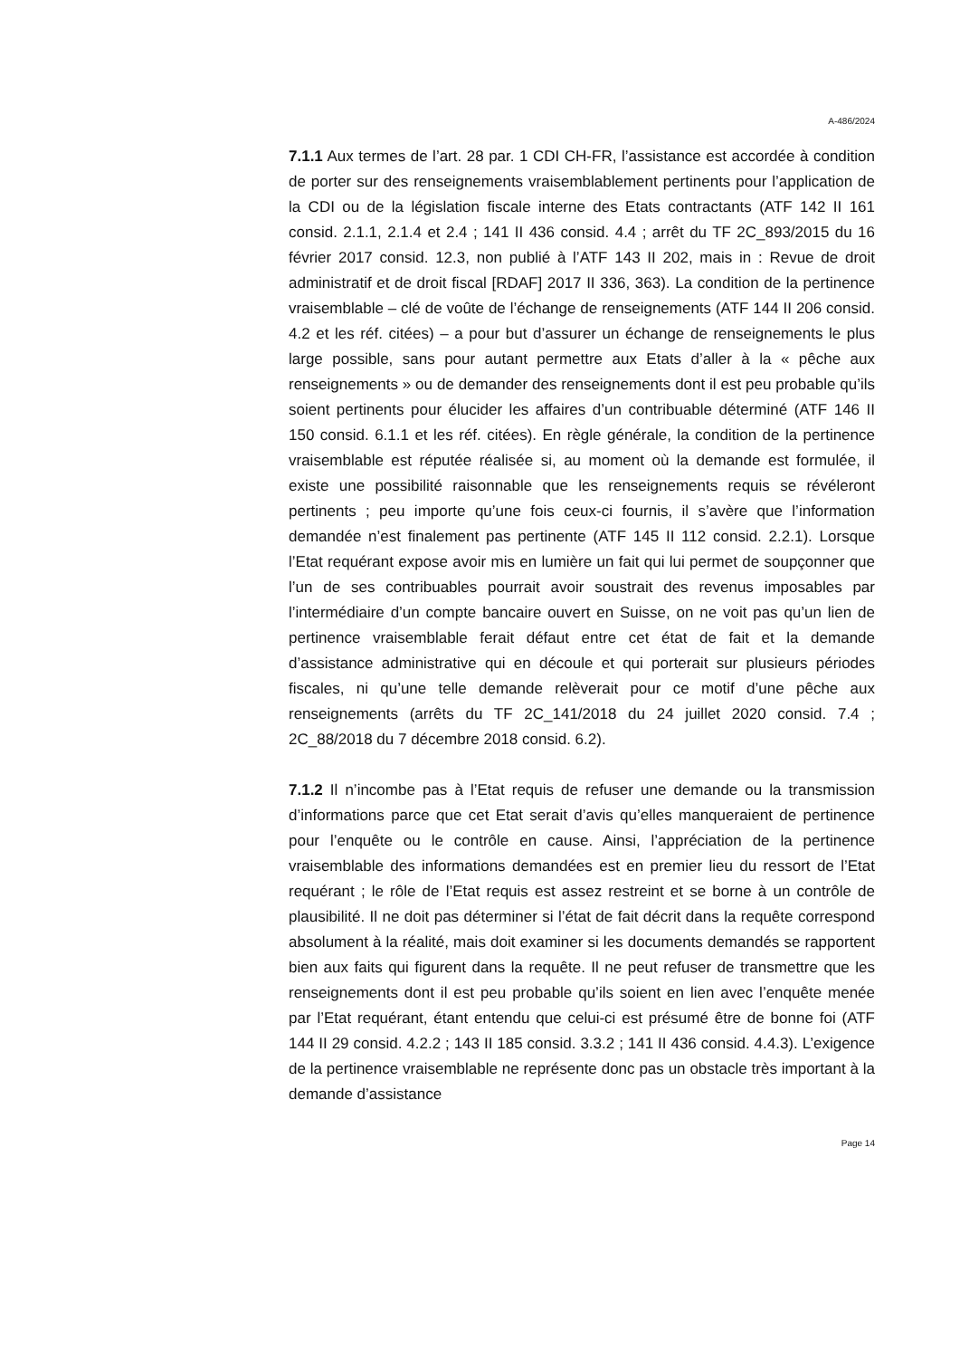A-486/2024
7.1.1 Aux termes de l’art. 28 par. 1 CDI CH-FR, l’assistance est accordée à condition de porter sur des renseignements vraisemblablement pertinents pour l’application de la CDI ou de la législation fiscale interne des Etats contractants (ATF 142 II 161 consid. 2.1.1, 2.1.4 et 2.4 ; 141 II 436 consid. 4.4 ; arrêt du TF 2C_893/2015 du 16 février 2017 consid. 12.3, non publié à l’ATF 143 II 202, mais in : Revue de droit administratif et de droit fiscal [RDAF] 2017 II 336, 363). La condition de la pertinence vraisemblable – clé de voûte de l’échange de renseignements (ATF 144 II 206 consid. 4.2 et les réf. citées) – a pour but d’assurer un échange de renseignements le plus large possible, sans pour autant permettre aux Etats d’aller à la « pêche aux renseignements » ou de demander des renseignements dont il est peu probable qu’ils soient pertinents pour élucider les affaires d’un contribuable déterminé (ATF 146 II 150 consid. 6.1.1 et les réf. citées). En règle générale, la condition de la pertinence vraisemblable est réputée réalisée si, au moment où la demande est formulée, il existe une possibilité raisonnable que les renseignements requis se révéleront pertinents ; peu importe qu’une fois ceux-ci fournis, il s’avère que l’information demandée n’est finalement pas pertinente (ATF 145 II 112 consid. 2.2.1). Lorsque l’Etat requérant expose avoir mis en lumière un fait qui lui permet de soupçonner que l’un de ses contribuables pourrait avoir soustrait des revenus imposables par l’intermédiaire d’un compte bancaire ouvert en Suisse, on ne voit pas qu’un lien de pertinence vraisemblable ferait défaut entre cet état de fait et la demande d’assistance administrative qui en découle et qui porterait sur plusieurs périodes fiscales, ni qu’une telle demande relèverait pour ce motif d’une pêche aux renseignements (arrêts du TF 2C_141/2018 du 24 juillet 2020 consid. 7.4 ; 2C_88/2018 du 7 décembre 2018 consid. 6.2).
7.1.2 Il n’incombe pas à l’Etat requis de refuser une demande ou la transmission d’informations parce que cet Etat serait d’avis qu’elles manqueraient de pertinence pour l’enquête ou le contrôle en cause. Ainsi, l’appréciation de la pertinence vraisemblable des informations demandées est en premier lieu du ressort de l’Etat requérant ; le rôle de l’Etat requis est assez restreint et se borne à un contrôle de plausibilité. Il ne doit pas déterminer si l’état de fait décrit dans la requête correspond absolument à la réalité, mais doit examiner si les documents demandés se rapportent bien aux faits qui figurent dans la requête. Il ne peut refuser de transmettre que les renseignements dont il est peu probable qu’ils soient en lien avec l’enquête menée par l’Etat requérant, étant entendu que celui-ci est présumé être de bonne foi (ATF 144 II 29 consid. 4.2.2 ; 143 II 185 consid. 3.3.2 ; 141 II 436 consid. 4.4.3). L’exigence de la pertinence vraisemblable ne représente donc pas un obstacle très important à la demande d’assistance
Page 14